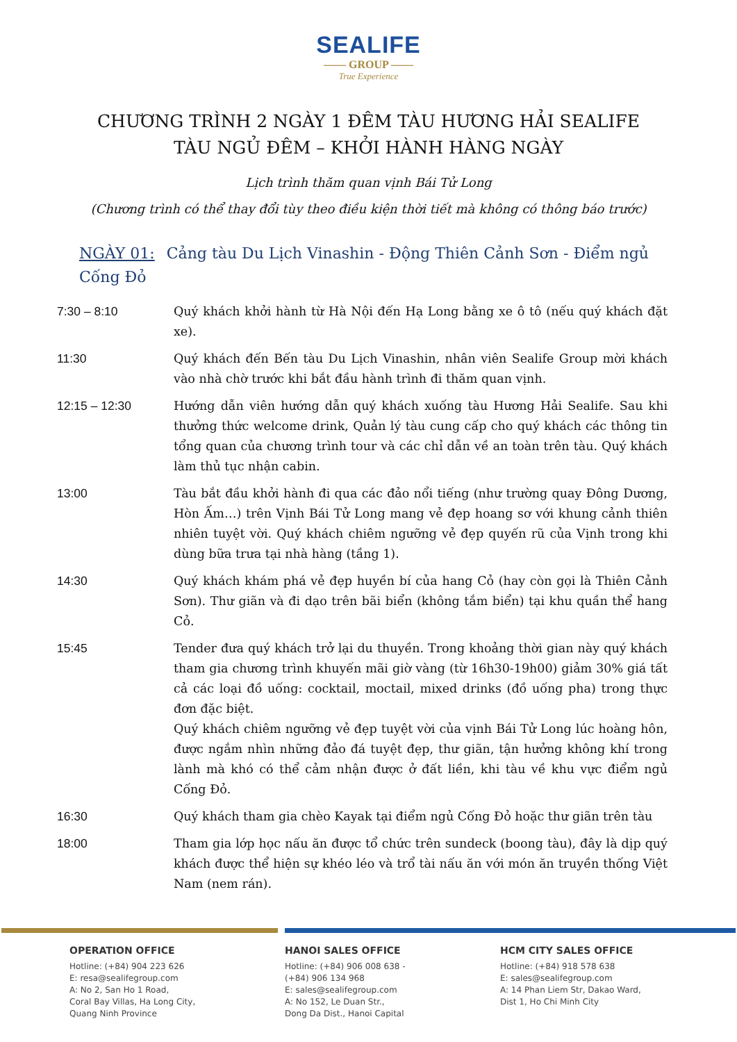SEALIFE
—— GROUP ——
True Experience
CHƯƠNG TRÌNH 2 NGÀY 1 ĐÊM TÀU HƯƠNG HẢI SEALIFE
TÀU NGỦ ĐÊM – KHỞI HÀNH HÀNG NGÀY
Lịch trình thăm quan vịnh Bái Tử Long
(Chương trình có thể thay đổi tùy theo điều kiện thời tiết mà không có thông báo trước)
NGÀY 01: Cảng tàu Du Lịch Vinashin - Động Thiên Cảnh Sơn - Điểm ngủ Cống Đỏ
7:30 – 8:10 Quý khách khởi hành từ Hà Nội đến Hạ Long bằng xe ô tô (nếu quý khách đặt xe).
11:30 Quý khách đến Bến tàu Du Lịch Vinashin, nhân viên Sealife Group mời khách vào nhà chờ trước khi bắt đầu hành trình đi thăm quan vịnh.
12:15 – 12:30 Hướng dẫn viên hướng dẫn quý khách xuống tàu Hương Hải Sealife. Sau khi thưởng thức welcome drink, Quản lý tàu cung cấp cho quý khách các thông tin tổng quan của chương trình tour và các chỉ dẫn về an toàn trên tàu. Quý khách làm thủ tục nhận cabin.
13:00 Tàu bắt đầu khởi hành đi qua các đảo nổi tiếng (như trường quay Đông Dương, Hòn Ấm…) trên Vịnh Bái Tử Long mang vẻ đẹp hoang sơ với khung cảnh thiên nhiên tuyệt vời. Quý khách chiêm ngưỡng vẻ đẹp quyến rũ của Vịnh trong khi dùng bữa trưa tại nhà hàng (tầng 1).
14:30 Quý khách khám phá vẻ đẹp huyền bí của hang Cỏ (hay còn gọi là Thiên Cảnh Sơn). Thư giãn và đi dạo trên bãi biển (không tắm biển) tại khu quần thể hang Cỏ.
15:45 Tender đưa quý khách trở lại du thuyền. Trong khoảng thời gian này quý khách tham gia chương trình khuyến mãi giờ vàng (từ 16h30-19h00) giảm 30% giá tất cả các loại đồ uống: cocktail, moctail, mixed drinks (đồ uống pha) trong thực đơn đặc biệt.
Quý khách chiêm ngưỡng vẻ đẹp tuyệt vời của vịnh Bái Tử Long lúc hoàng hôn, được ngắm nhìn những đảo đá tuyệt đẹp, thư giãn, tận hưởng không khí trong lành mà khó có thể cảm nhận được ở đất liền, khi tàu về khu vực điểm ngủ Cống Đỏ.
16:30 Quý khách tham gia chèo Kayak tại điểm ngủ Cống Đỏ hoặc thư giãn trên tàu
18:00 Tham gia lớp học nấu ăn được tổ chức trên sundeck (boong tàu), đây là dịp quý khách được thể hiện sự khéo léo và trổ tài nấu ăn với món ăn truyền thống Việt Nam (nem rán).
OPERATION OFFICE
Hotline: (+84) 904 223 626
E: resa@sealifegroup.com
A: No 2, San Ho 1 Road,
Coral Bay Villas, Ha Long City,
Quang Ninh Province
HANOI SALES OFFICE
Hotline: (+84) 906 008 638 -
(+84) 906 134 968
E: sales@sealifegroup.com
A: No 152, Le Duan Str.,
Dong Da Dist., Hanoi Capital
HCM CITY SALES OFFICE
Hotline: (+84) 918 578 638
E: sales@sealifegroup.com
A: 14 Phan Liem Str, Dakao Ward,
Dist 1, Ho Chi Minh City